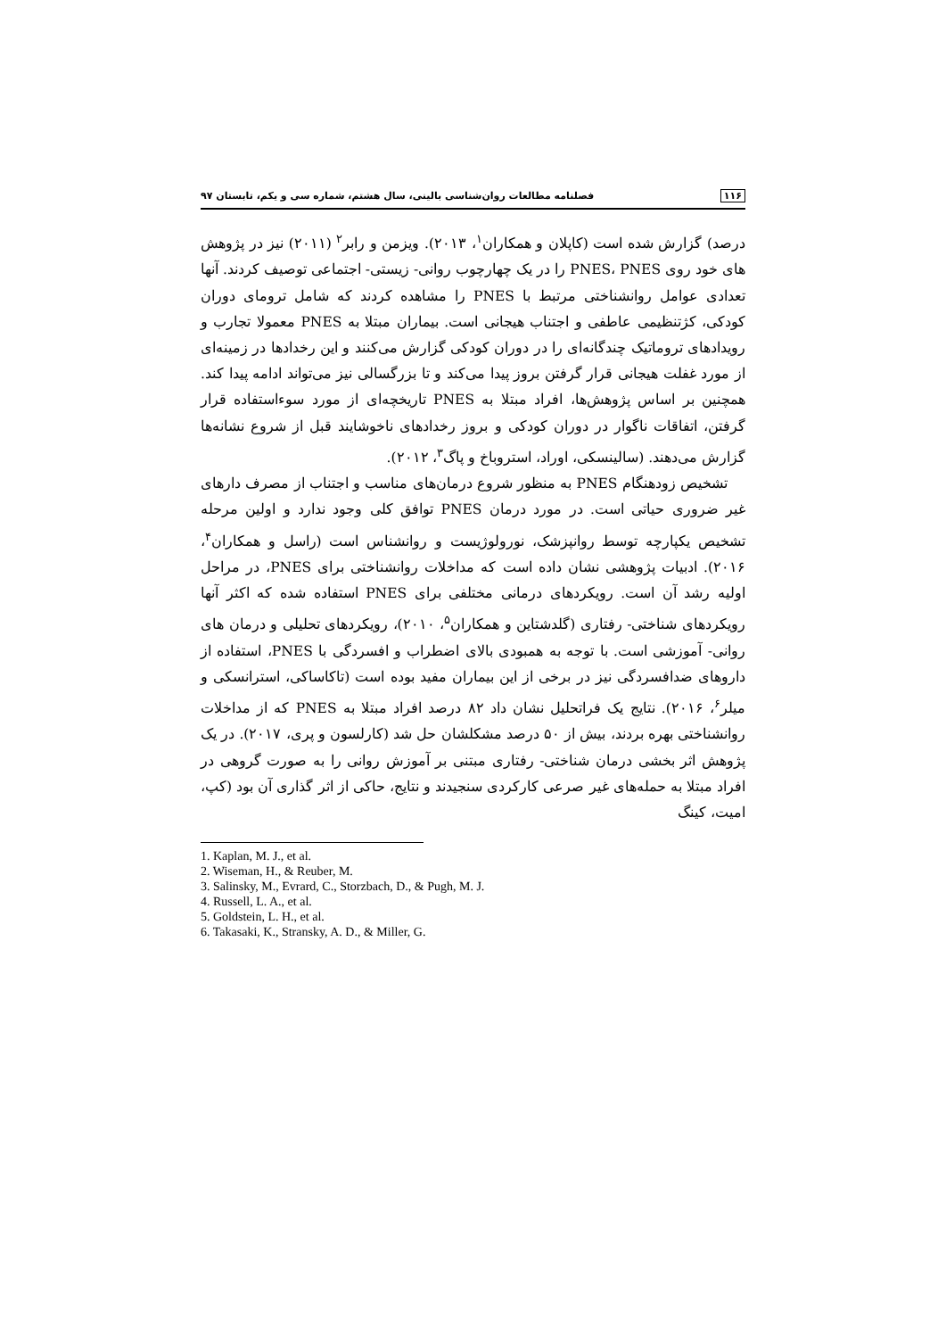۱۱۶ فصلنامه مطالعات روان‌شناسی بالینی، سال هشتم، شماره سی و یکم، تابستان ۹۷
درصد) گزارش شده است (کاپلان و همکاران<sup>۱</sup>، ۲۰۱۳). ویزمن و رابر<sup>۲</sup> (۲۰۱۱) نیز در پژوهش های خود روی PNES، PNES را در یک چهارچوب روانی- زیستی- اجتماعی توصیف کردند. آنها تعدادی عوامل روانشناختی مرتبط با PNES را مشاهده کردند که شامل ترومای دوران کودکی، کژتنظیمی عاطفی و اجتناب هیجانی است. بیماران مبتلا به PNES معمولا تجارب و رویدادهای تروماتیک چندگانه‌ای را در دوران کودکی گزارش می‌کنند و این رخدادها در زمینه‌ای از مورد غفلت هیجانی قرار گرفتن بروز پیدا می‌کند و تا بزرگسالی نیز می‌تواند ادامه پیدا کند. همچنین بر اساس پژوهش‌ها، افراد مبتلا به PNES تاریخچه‌ای از مورد سوءاستفاده قرار گرفتن، اتفاقات ناگوار در دوران کودکی و بروز رخدادهای ناخوشایند قبل از شروع نشانه‌ها گزارش می‌دهند. (سالینسکی، اوراد، استروباخ و پاگ<sup>۳</sup>، ۲۰۱۲).
تشخیص زودهنگام PNES به منظور شروع درمان‌های مناسب و اجتناب از مصرف دارهای غیر ضروری حیاتی است. در مورد درمان PNES توافق کلی وجود ندارد و اولین مرحله تشخیص یکپارچه توسط روانپزشک، نورولوژیست و روانشناس است (راسل و همکاران<sup>۴</sup>، ۲۰۱۶). ادبیات پژوهشی نشان داده است که مداخلات روانشناختی برای PNES، در مراحل اولیه رشد آن است. رویکردهای درمانی مختلفی برای PNES استفاده شده که اکثر آنها رویکردهای شناختی- رفتاری (گلدشتاین و همکاران<sup>۵</sup>، ۲۰۱۰)، رویکردهای تحلیلی و درمان های روانی- آموزشی است. با توجه به همبودی بالای اضطراب و افسردگی با PNES، استفاده از داروهای ضدافسردگی نیز در برخی از این بیماران مفید بوده است (تاکاساکی، استرانسکی و میلر<sup>۶</sup>، ۲۰۱۶). نتایج یک فراتحلیل نشان داد ۸۲ درصد افراد مبتلا به PNES که از مداخلات روانشناختی بهره بردند، بیش از ۵۰ درصد مشکلشان حل شد (کارلسون و پری، ۲۰۱۷). در یک پژوهش اثر بخشی درمان شناختی- رفتاری مبتنی بر آموزش روانی را به صورت گروهی در افراد مبتلا به حمله‌های غیر صرعی کارکردی سنجیدند و نتایج، حاکی از اثر گذاری آن بود (کپ، امیت، کینگ
1. Kaplan, M. J., et al.
2. Wiseman, H., & Reuber, M.
3. Salinsky, M., Evrard, C., Storzbach, D., & Pugh, M. J.
4. Russell, L. A., et al.
5. Goldstein, L. H., et al.
6. Takasaki, K., Stransky, A. D., & Miller, G.